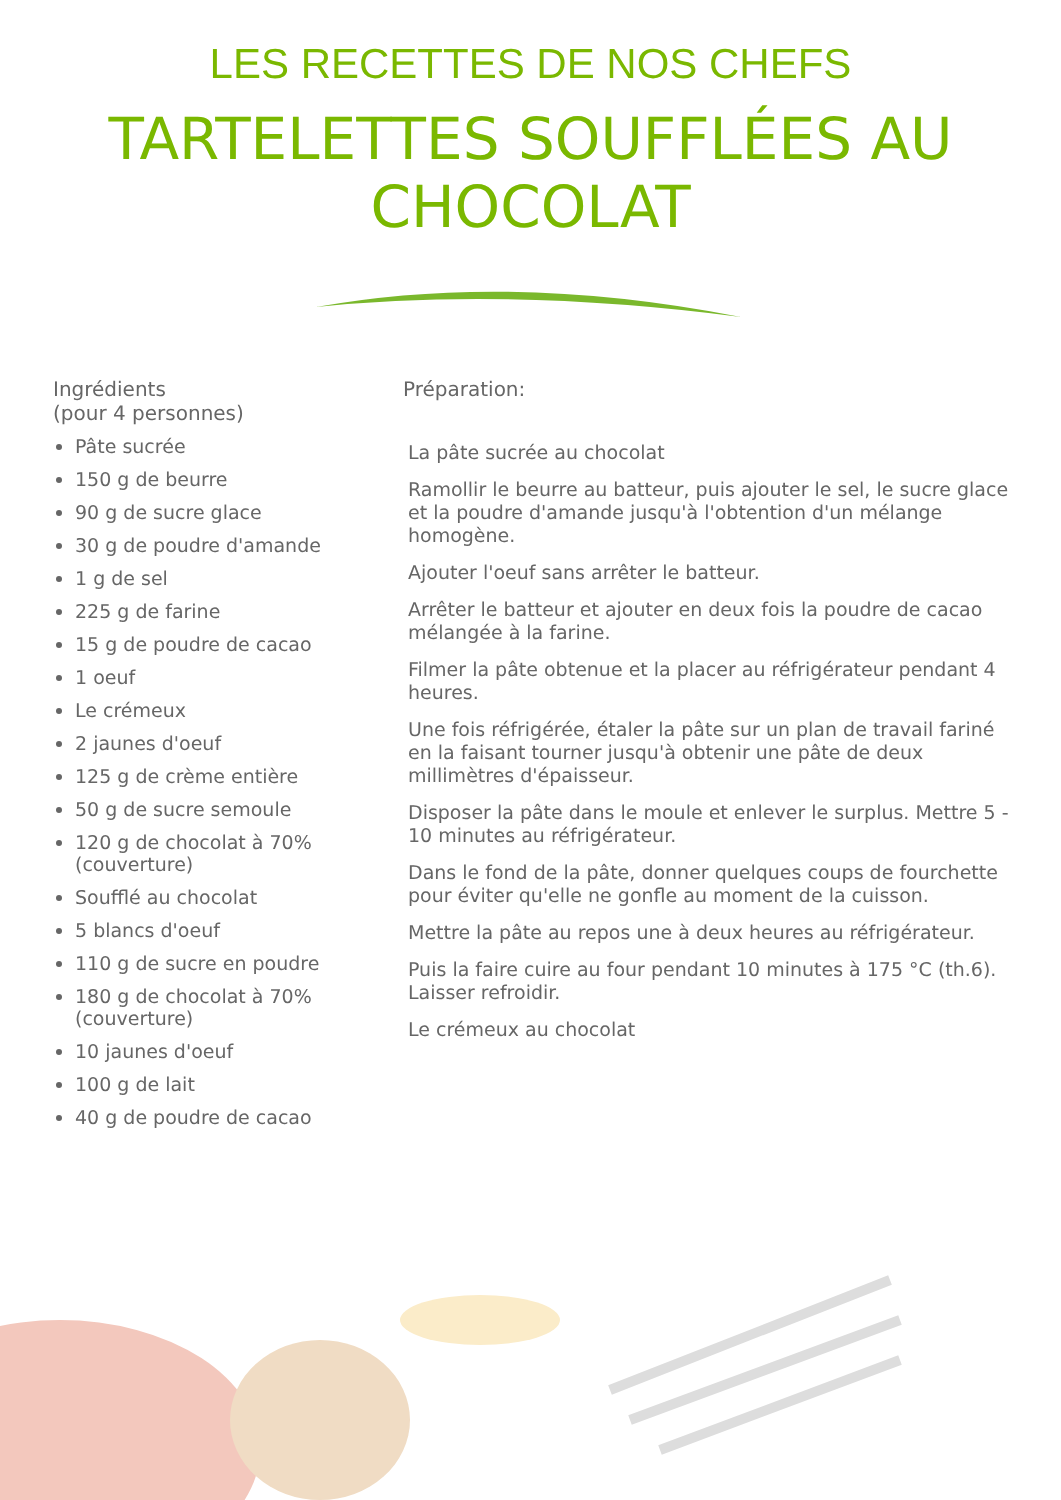LES RECETTES DE NOS CHEFS
TARTELETTES SOUFFLÉES AU CHOCOLAT
Ingrédients
(pour 4 personnes)
Pâte sucrée
150 g de beurre
90 g de sucre glace
30 g de poudre d'amande
1 g de sel
225 g de farine
15 g de poudre de cacao
1 oeuf
Le crémeux
2 jaunes d'oeuf
125 g de crème entière
50 g de sucre semoule
120 g de chocolat à 70% (couverture)
Soufflé au chocolat
5 blancs d'oeuf
110 g de sucre en poudre
180 g de chocolat à 70% (couverture)
10 jaunes d'oeuf
100 g de lait
40 g de poudre de cacao
Préparation:
La pâte sucrée au chocolat
Ramollir le beurre au batteur, puis ajouter le sel, le sucre glace et la poudre d'amande jusqu'à l'obtention d'un mélange homogène.
Ajouter l'oeuf sans arrêter le batteur.
Arrêter le batteur et ajouter en deux fois la poudre de cacao mélangée à la farine.
Filmer la pâte obtenue et la placer au réfrigérateur pendant 4 heures.
Une fois réfrigérée, étaler la pâte sur un plan de travail fariné en la faisant tourner jusqu'à obtenir une pâte de deux millimètres d'épaisseur.
Disposer la pâte dans le moule et enlever le surplus. Mettre 5 - 10 minutes au réfrigérateur.
Dans le fond de la pâte, donner quelques coups de fourchette pour éviter qu'elle ne gonfle au moment de la cuisson.
Mettre la pâte au repos une à deux heures au réfrigérateur.
Puis la faire cuire au four pendant 10 minutes à 175 °C (th.6). Laisser refroidir.
Le crémeux au chocolat